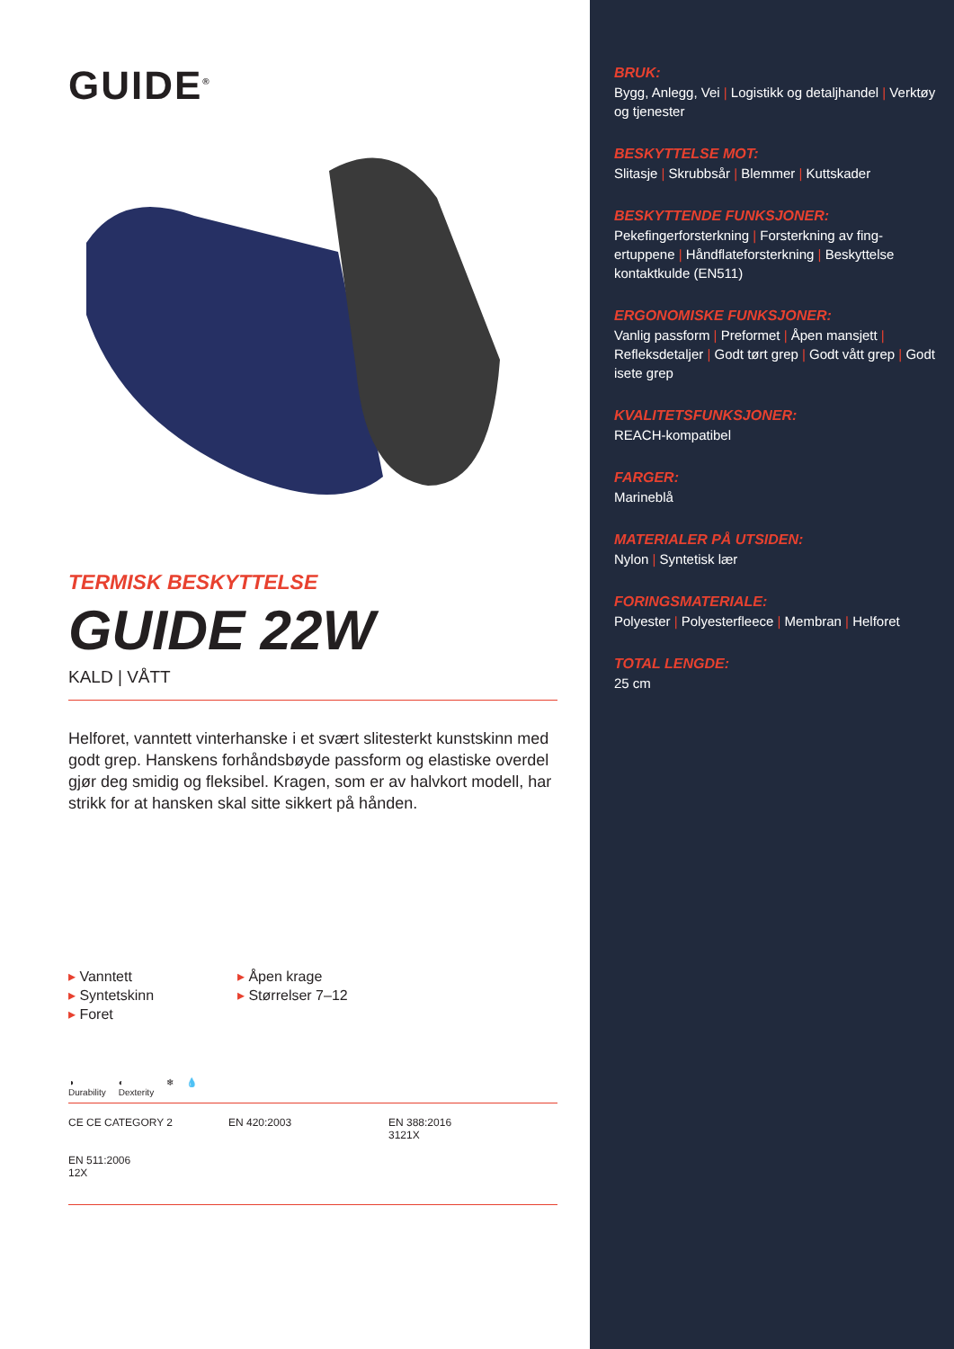GUIDE<sup>®</sup>
TERMISK BESKYTTELSE
GUIDE 22W
KALD | VÅTT
Helforet, vanntett vinterhanske i et svært slitesterkt kunstskinn med godt grep. Hanskens forhåndsbøyde passform og elastiske overdel gjør deg smidig og fleksibel. Kragen, som er av halvkort modell, har strikk for at hansken skal sitte sikkert på hånden.
▸ Vanntett
▸ Syntetskinn
▸ Foret
▸ Åpen krage
▸ Størrelser 7–12
◑
Durability
◐
Dexterity
❄ 💧
CE CE CATEGORY 2
EN 420:2003
EN 388:2016
3121X
EN 511:2006
12X
BRUK:
Bygg, Anlegg, Vei | Logistikk og detaljhandel | Verktøy og tjenester
BESKYTTELSE MOT:
Slitasje | Skrubbsår | Blemmer | Kuttskader
BESKYTTENDE FUNKSJONER:
Pekefingerforsterkning | Forsterkning av fing-ertuppene | Håndflateforsterkning | Beskyttelse kontaktkulde (EN511)
ERGONOMISKE FUNKSJONER:
Vanlig passform | Preformet | Åpen mansjett | Refleksdetaljer | Godt tørt grep | Godt vått grep | Godt isete grep
KVALITETSFUNKSJONER:
REACH-kompatibel
FARGER:
Marineblå
MATERIALER PÅ UTSIDEN:
Nylon | Syntetisk lær
FORINGSMATERIALE:
Polyester | Polyesterfleece | Membran | Helforet
TOTAL LENGDE:
25 cm